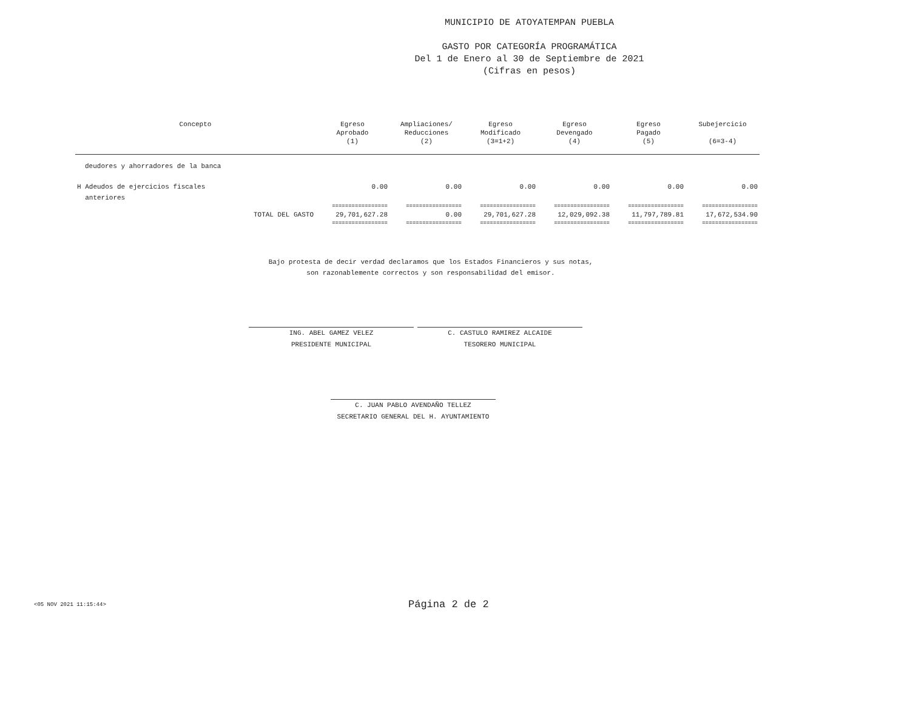MUNICIPIO DE ATOYATEMPAN PUEBLA
GASTO POR CATEGORÍA PROGRAMÁTICA
Del 1 de Enero al 30 de Septiembre de 2021
(Cifras en pesos)
| Concepto | Egreso Aprobado (1) | Ampliaciones/ Reducciones (2) | Egreso Modificado (3=1+2) | Egreso Devengado (4) | Egreso Pagado (5) | Subejercicio (6=3-4) |
| --- | --- | --- | --- | --- | --- | --- |
| deudores y ahorradores de la banca | | | | | | |
| H Adeudos de ejercicios fiscales anteriores | 0.00 | 0.00 | 0.00 | 0.00 | 0.00 | 0.00 |
| | ================= | ================= | ================= | ================= | ================= | ================= |
| TOTAL DEL GASTO | 29,701,627.28 | 0.00 | 29,701,627.28 | 12,029,092.38 | 11,797,789.81 | 17,672,534.90 |
| | ================= | ================= | ================= | ================= | ================= | ================= |
Bajo protesta de decir verdad declaramos que los Estados Financieros y sus notas,
son razonablemente correctos y son responsabilidad del emisor.
ING. ABEL GAMEZ VELEZ
PRESIDENTE MUNICIPAL
C. CASTULO RAMIREZ ALCAIDE
TESORERO MUNICIPAL
C. JUAN PABLO AVENDAÑO TELLEZ
SECRETARIO GENERAL DEL H. AYUNTAMIENTO
<05 NOV 2021 11:15:44> Página 2 de 2